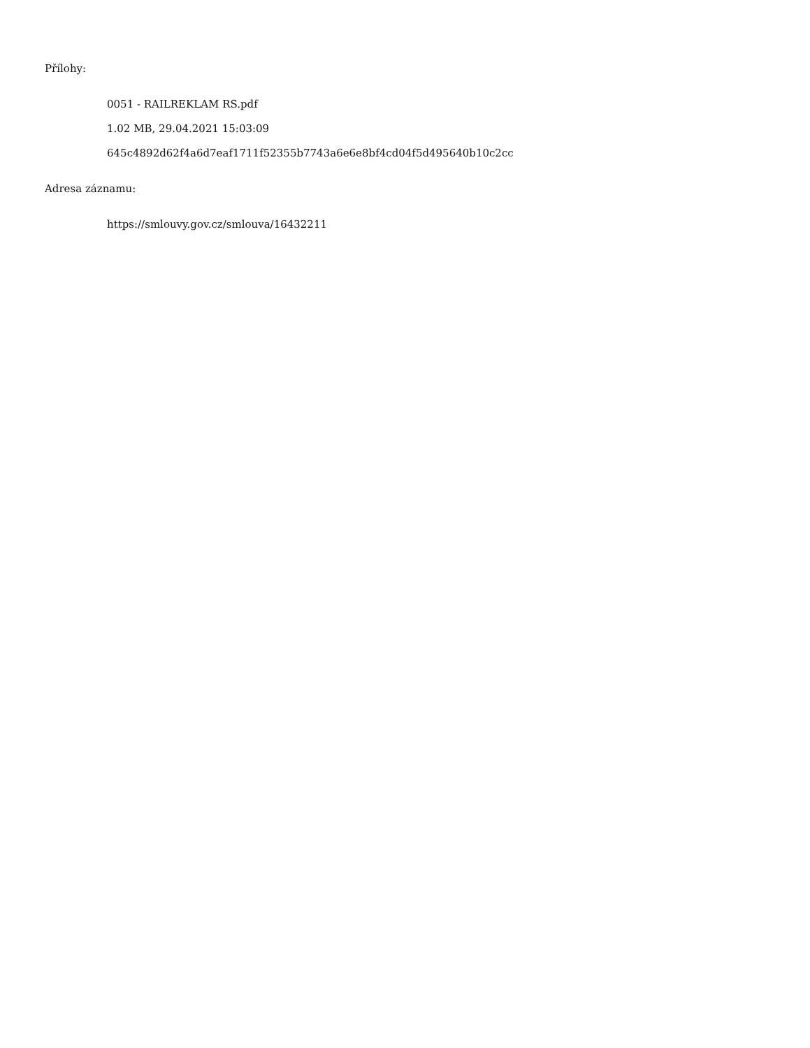Přílohy:
0051 - RAILREKLAM RS.pdf
1.02 MB, 29.04.2021 15:03:09
645c4892d62f4a6d7eaf1711f52355b7743a6e6e8bf4cd04f5d495640b10c2cc
Adresa záznamu:
https://smlouvy.gov.cz/smlouva/16432211